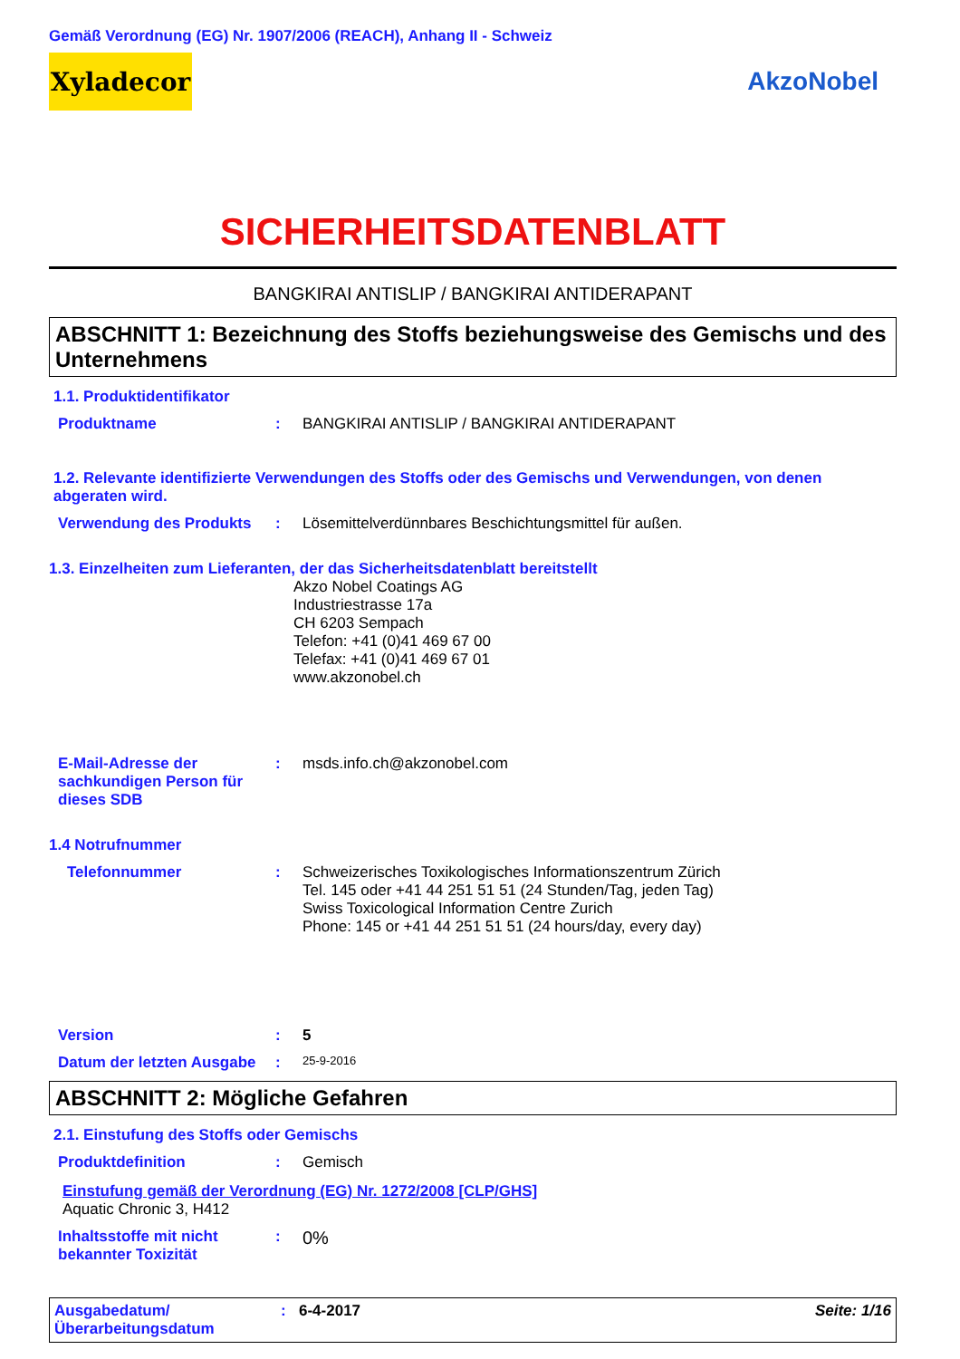Gemäß Verordnung (EG) Nr. 1907/2006 (REACH), Anhang II - Schweiz
Xyladecor
AkzoNobel
SICHERHEITSDATENBLATT
BANGKIRAI ANTISLIP / BANGKIRAI ANTIDERAPANT
ABSCHNITT 1: Bezeichnung des Stoffs beziehungsweise des Gemischs und des Unternehmens
1.1. Produktidentifikator
Produktname : BANGKIRAI ANTISLIP / BANGKIRAI ANTIDERAPANT
1.2. Relevante identifizierte Verwendungen des Stoffs oder des Gemischs und Verwendungen, von denen abgeraten wird.
Verwendung des Produkts : Lösemittelverdünnbares Beschichtungsmittel für außen.
1.3. Einzelheiten zum Lieferanten, der das Sicherheitsdatenblatt bereitstellt
Akzo Nobel Coatings AG
Industriestrasse 17a
CH 6203 Sempach
Telefon: +41 (0)41 469 67 00
Telefax: +41 (0)41 469 67 01
www.akzonobel.ch
E-Mail-Adresse der sachkundigen Person für dieses SDB
: msds.info.ch@akzonobel.com
1.4 Notrufnummer
Telefonnummer : Schweizerisches Toxikologisches Informationszentrum Zürich
Tel. 145 oder +41 44 251 51 51 (24 Stunden/Tag, jeden Tag)
Swiss Toxicological Information Centre Zurich
Phone: 145 or +41 44 251 51 51 (24 hours/day, every day)
Version : 5
Datum der letzten Ausgabe
:
25-9-2016
ABSCHNITT 2: Mögliche Gefahren
2.1. Einstufung des Stoffs oder Gemischs
Produktdefinition : Gemisch
Einstufung gemäß der Verordnung (EG) Nr. 1272/2008 [CLP/GHS]
Aquatic Chronic 3, H412
Inhaltsstoffe mit nicht bekannter Toxizität
:
0%
Ausgabedatum/ Überarbeitungsdatum
: 6-4-2017 Seite: 1/16